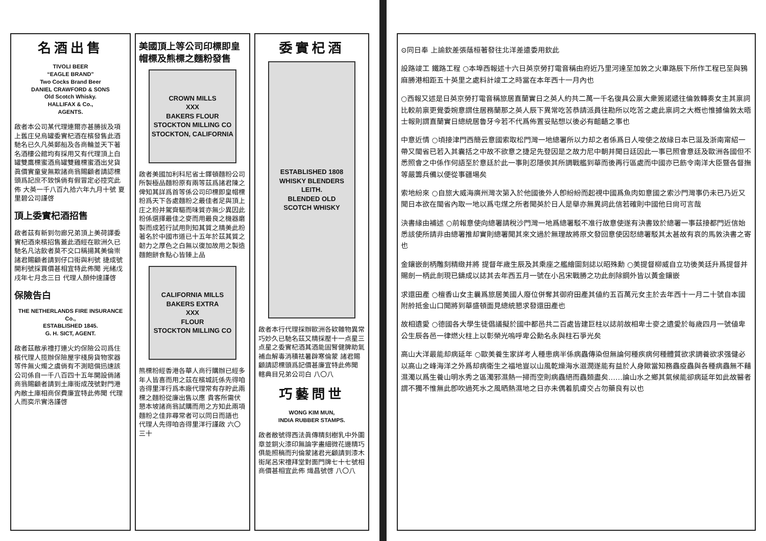名酒出售
TIVOLI BEER
“EAGLE BRAND”
Two Cocks Brand Beer
DANIEL CRAWFORD & SONS
Old Scotch Whisky.
HALLIFAX & Co.,
AGENTS.
啟者本公司某代理連爾亦甚勝拔及項上舊庄兒烏罐委實杞酒在檳發售此酒馳名已久凡英郵船及各商輪並天下著名酒樓公館均有採用又有代理頂上白罐雙鷹標蜜酒烏罐雙雞標蜜酒出兌貨眞價實童叟無欺諸商翁賜顧者請認標頭爲記庶不致悞倘有假冒定必控究此佈 大英一千八百九拾六年九月十號 夏里碧公司謹啓
頂上委實杞酒招售
啟者茲有新到勿廊兄弟頂上美荷譯委實杞酒來檳招售蓋此酒經在歐洲久已馳名凡沽飲者莫不交口稱揚其美倫崇 諸君賜顧者請到仔口街與利號 捷成號 開利號採買價甚相宜特此佈聞 光緒戊戌年七月念三日 代理人顏仲達謹啓
保險告白
THE NETHERLANDS FIRE INSURANCE Co.,
ESTABLISHED 1845.
G. H. SICT, AGENT.
啟者茲敝承禮打連火灼保險公司爲住檳代理人揽辦保險屋宇棧房貨物家器等件無火燭之虞倘有不測賠償迅速該公司係自一千八百四十五年開設倘諸商翁賜顧者請到土庫街成茂號對門港內敝土庫相商保費廉宜特此佈聞 代理人而奕示實洛謹啓
美國頂上等公司印標即皇帽標及熊標之麵粉發售
CROWN MILLS
XXX
BAKERS FLOUR
STOCKTON MILLING CO
STOCKTON, CALIFORNIA
啟者美國加利科尼省士鐸頓麵粉公司所製極品麵粉原有兩等茲爲諸君陳之俾知其詳爲首等係公司印標即皇帽標粉爲天下各處麵粉之最佳者足與頂上庄之粉并駕齊驅而味質亦無少異因此粉係選擇最佳之麥而用最良之機器磨製而成若行試用則知其質之精美此粉著名於中國市道已十五年於茲其質之韌力之厚色之白無以復加故用之製造麵飽餅食點心皆臻上品
CALIFORNIA MILLS
BAKERS EXTRA
XXX
FLOUR
STOCKTON MILLING CO
熊標粉經香港各華人商行購辦已經多年人皆喜而用之茲在檳城託係先得咱呇得里洋行爲本廠代理常有存貯此兩標之麵粉從廉出售以應 貴客所需伏懇本坡諸商翁試購而用之方知此兩項麵粉之佳非尋常者可以同日而語也 代理人先得咱呇得里洋行謹啟 六〇三十
委實杞酒
ESTABLISHED 1808
WHISKY BLENDERS
LEITH.
BLENDED OLD
SCOTCH WHISKY
啟者本行代理採辦歐洲各欵雜物異常巧妙久已馳名茲又精採壓十一点星三点星之委實杞酒其酒能固腎健脾助氣補血解毒消積祛暑辟寒倫蒙 諸君賜顧請認標頭爲記價甚廉宜特此佈聞 轄典目兄弟公司白 八〇八
巧藝問世
WONG KIM MUN,
INDIA RUBBER STAMPS.
啟者敝號得西法眞傳精刻樹乳中外圖章並銅火漆印無論字畫細微花邊精巧俱能照稿而刋倫蒙諸君光顧請到漆木街尾呂宋禮拜堂對面門牌七十七號相商價甚相宜此佈 熾昌號啓 八〇八
⊙同日奉 上諭欽差張蔭桓著發往北洋差遣委用欽此
設路竣工 鐵路工程 ○本埠西報述十六日英京勞打電音稱由府近乃里河達至加敦之火車路辰下所作工程已至與鴉麻勝港相距五十英里之處料計竣工之時當在本年西十一月內也
○西報又述是日英京勞打電音稱旅居直蘭實日之英人約共二萬一千名復具公禀大衆簽諾遞往倫敦轉奏女主其禀詞比較前禀更覺委婉意謂住居務蘭那之英人辰下異常吃苦恭請派員往勘所以吃苦之處此禀詞之大槪也惟據倫敦太晤士報則謂直蘭實日總統居魯牙今若不代爲佈置妥貼想以後必有齟齬之事也
中意近情 ○頃接津門西簡云意國索取松門灣一地總署所以力却之者係爲日人唆使之故緣日本已涎及浙南甯紹一帶又閩省已若入其囊括之中故不欲意之捷足先登因是之故力尼中朝并聞日廷因此一事已照會意廷及歐洲各國但不悉照會之中係作何語至於意廷於此一事則忍隱俟其所調戰艦到華而後再行區處而中國亦已飭令南洋大臣暨各督撫等嚴籌兵備以便從事疆埸矣
索地紛來 ○自旅大威海廣州灣次第入於他國後外人卽紛紛而起視中國爲魚肉如意國之索沙門灣事仍未已乃近又聞日本欲在閩省內取一地以爲屯煤之所者聞英於日人是舉亦無異詞此信若確則中國他日尙可言哉
決書緣由補述 ○前報意使向總署請稅沙門灣一地爲總署駁不准行故意使遂有決書致於總署一事茲接都門近信始悉該使所請非由總署推却實則總署聞其來文過於無理故將原文發回意使因怒總署駁其太甚故有哀的馬敦決書之寄也
金鑲嵌劍柄雕刻精緻并將 提督年歲生辰及其乘座之艦繪圖刻誌以昭殊勳 ○美提督柳威自立功後美廷升爲提督并賜劍一柄此劍現已鑄成以誌其去年西五月一號在小呂宋戰勝之功此劍除鋼外皆以黃金鑲嵌
求還田產 ○檀香山女主曩爲旅居美國人廢位併奪其御府田產其値約五百萬元女主於去年西十一月二十號自本國附舲抵金山口聞將到華盛頓面見總統懇求發還田產也
故相遺愛 ○德國各大學生徒倡議擬於國中都邑共二百處皆建巨柱以誌前故相卑士麥之遺愛於每歲四月一號値卑公生辰各邑一律燃火柱上以彰榮光嗚呼卑公勳名永與柱石爭光矣
高山大洋最能却病延年 ○歐美養生家詳考人種患病半係病蟲傳染但無論何種疾病何種體質欲求調養欲求强健必以高山之峰海洋之外爲却病衛生之福地豈以山風乾燥海水滋潤遂能有益於人身歟當知務蟲疫蟲與各種病蟲無不藉濕濁以爲生養山明水秀之區濁邪濕熱一掃而空則病蟲絕而蟲類盡矣……論山水之鄉其氣候能卻病延年如此故醫者謂不獨不惟無此卽吹過死水之風晒熱濕地之日亦未偶着肌膚交占勿藥良有以也